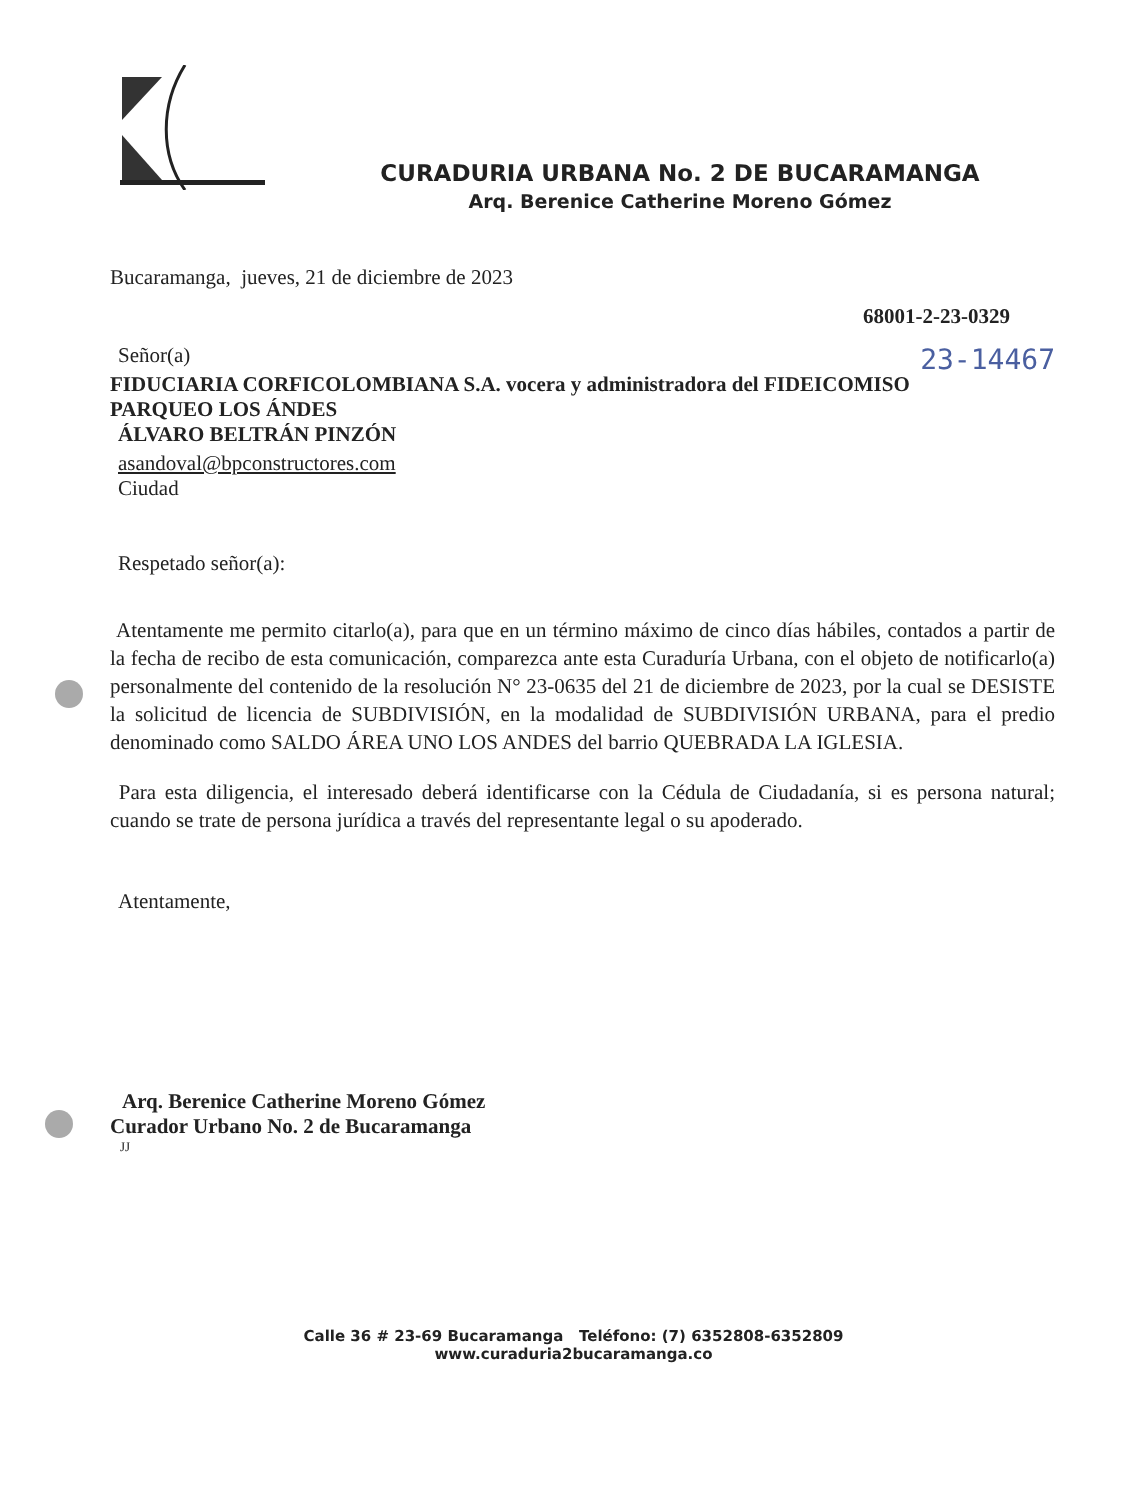CURADURIA URBANA No. 2 DE BUCARAMANGA
Arq. Berenice Catherine Moreno Gómez
Bucaramanga, jueves, 21 de diciembre de 2023
68001-2-23-0329
Señor(a) 23-14467
FIDUCIARIA CORFICOLOMBIANA S.A. vocera y administradora del FIDEICOMISO PARQUEO LOS ÁNDES
ÁLVARO BELTRÁN PINZÓN
asandoval@bpconstructores.com
Ciudad
Respetado señor(a):
Atentamente me permito citarlo(a), para que en un término máximo de cinco días hábiles, contados a partir de la fecha de recibo de esta comunicación, comparezca ante esta Curaduría Urbana, con el objeto de notificarlo(a) personalmente del contenido de la resolución N° 23-0635 del 21 de diciembre de 2023, por la cual se DESISTE la solicitud de licencia de SUBDIVISIÓN, en la modalidad de SUBDIVISIÓN URBANA, para el predio denominado como SALDO ÁREA UNO LOS ANDES del barrio QUEBRADA LA IGLESIA.
Para esta diligencia, el interesado deberá identificarse con la Cédula de Ciudadanía, si es persona natural; cuando se trate de persona jurídica a través del representante legal o su apoderado.
Atentamente,
Arq. Berenice Catherine Moreno Gómez
Curador Urbano No. 2 de Bucaramanga
JJ
Calle 36 # 23-69 Bucaramanga Teléfono: (7) 6352808-6352809
www.curaduria2bucaramanga.co